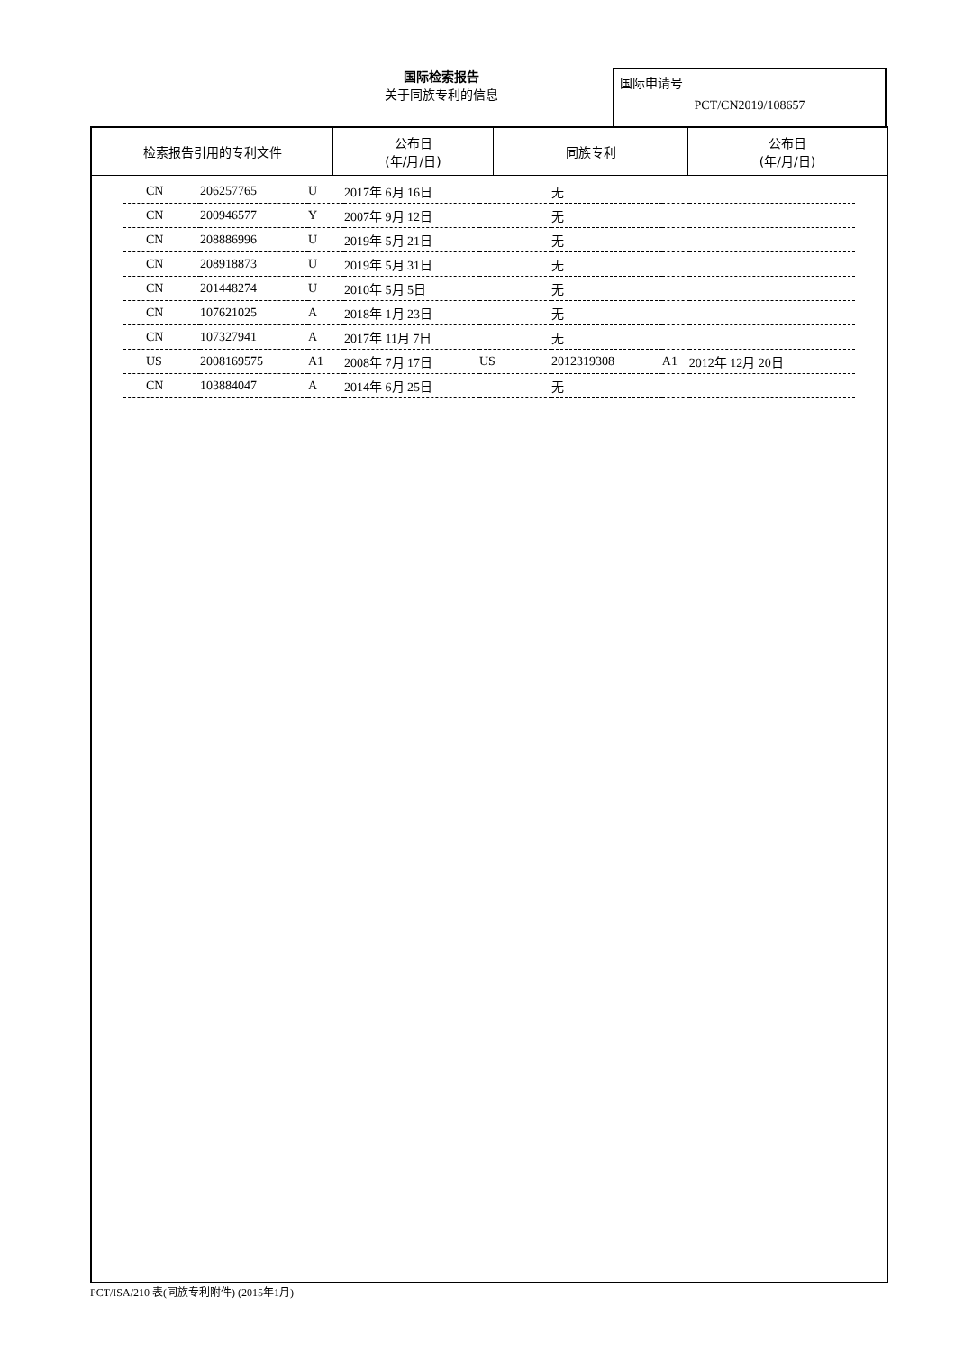国际检索报告
关于同族专利的信息
国际申请号
PCT/CN2019/108657
| 检索报告引用的专利文件 | 公布日 (年/月/日) | 同族专利 | 公布日 (年/月/日) |
| --- | --- | --- | --- |
| CN | 206257765 | U | 2017年 6月 16日 | | 无 | | |
| CN | 200946577 | Y | 2007年 9月 12日 | | 无 | | |
| CN | 208886996 | U | 2019年 5月 21日 | | 无 | | |
| CN | 208918873 | U | 2019年 5月 31日 | | 无 | | |
| CN | 201448274 | U | 2010年 5月 5日 | | 无 | | |
| CN | 107621025 | A | 2018年 1月 23日 | | 无 | | |
| CN | 107327941 | A | 2017年 11月 7日 | | 无 | | |
| US | 2008169575 | A1 | 2008年 7月 17日 | US | 2012319308 | A1 | 2012年 12月 20日 |
| CN | 103884047 | A | 2014年 6月 25日 | | 无 | | |
PCT/ISA/210 表(同族专利附件) (2015年1月)